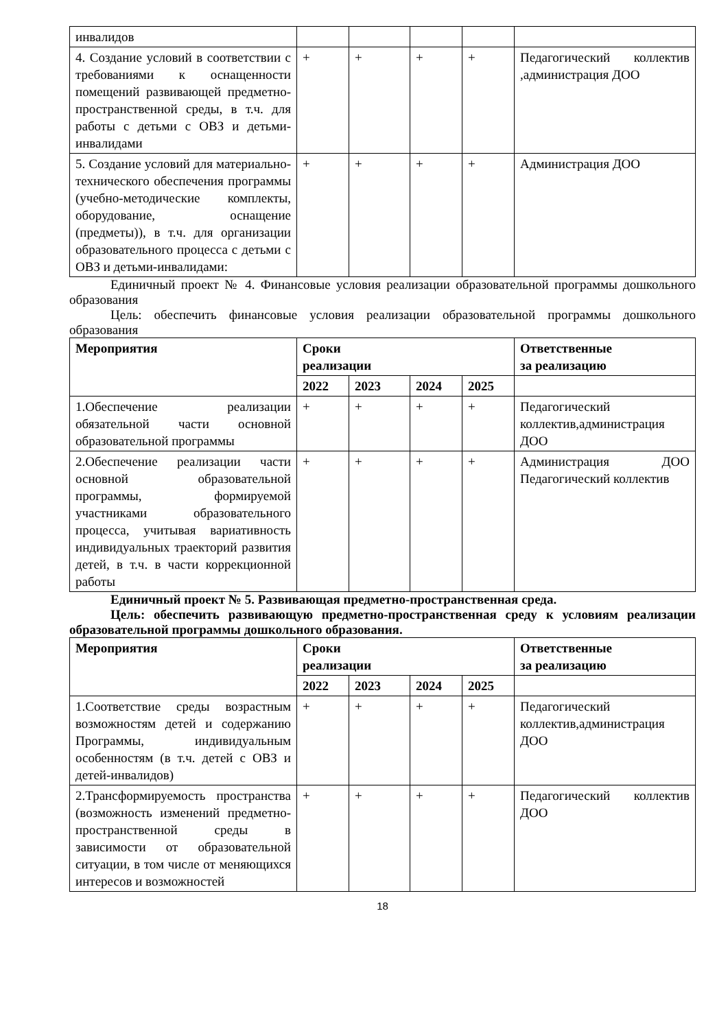| инвалидов | | | | | |
| 4. Создание условий в соответствии с требованиями к оснащенности помещений развивающей предметно-пространственной среды, в т.ч. для работы с детьми с ОВЗ и детьми-инвалидами | + | + | + | + | Педагогический коллектив ,администрация ДОО |
| 5. Создание условий для материально-технического обеспечения программы (учебно-методические комплекты, оборудование, оснащение (предметы)), в т.ч. для организации образовательного процесса с детьми с ОВЗ и детьми-инвалидами: | + | + | + | + | Администрация ДОО |
Единичный проект № 4. Финансовые условия реализации образовательной программы дошкольного образования
Цель: обеспечить финансовые условия реализации образовательной программы дошкольного образования
| Мероприятия | Сроки реализации | | | | Ответственные за реализацию |
| --- | --- | --- | --- | --- | --- |
| | 2022 | 2023 | 2024 | 2025 | |
| 1.Обеспечение реализации обязательной части основной образовательной программы | + | + | + | + | Педагогический коллектив,администрация ДОО |
| 2.Обеспечение реализации части основной образовательной программы, формируемой участниками образовательного процесса, учитывая вариативность индивидуальных траекторий развития детей, в т.ч. в части коррекционной работы | + | + | + | + | Администрация ДОО Педагогический коллектив |
Единичный проект № 5. Развивающая предметно-пространственная среда.
Цель: обеспечить развивающую предметно-пространственная среду к условиям реализации образовательной программы дошкольного образования.
| Мероприятия | Сроки реализации | | | | Ответственные за реализацию |
| --- | --- | --- | --- | --- | --- |
| | 2022 | 2023 | 2024 | 2025 | |
| 1.Соответствие среды возрастным возможностям детей и содержанию Программы, индивидуальным особенностям (в т.ч. детей с ОВЗ и детей-инвалидов) | + | + | + | + | Педагогический коллектив,администрация ДОО |
| 2.Трансформируемость пространства (возможность изменений предметно-пространственной среды в зависимости от образовательной ситуации, в том числе от меняющихся интересов и возможностей | + | + | + | + | Педагогический коллектив ДОО |
18